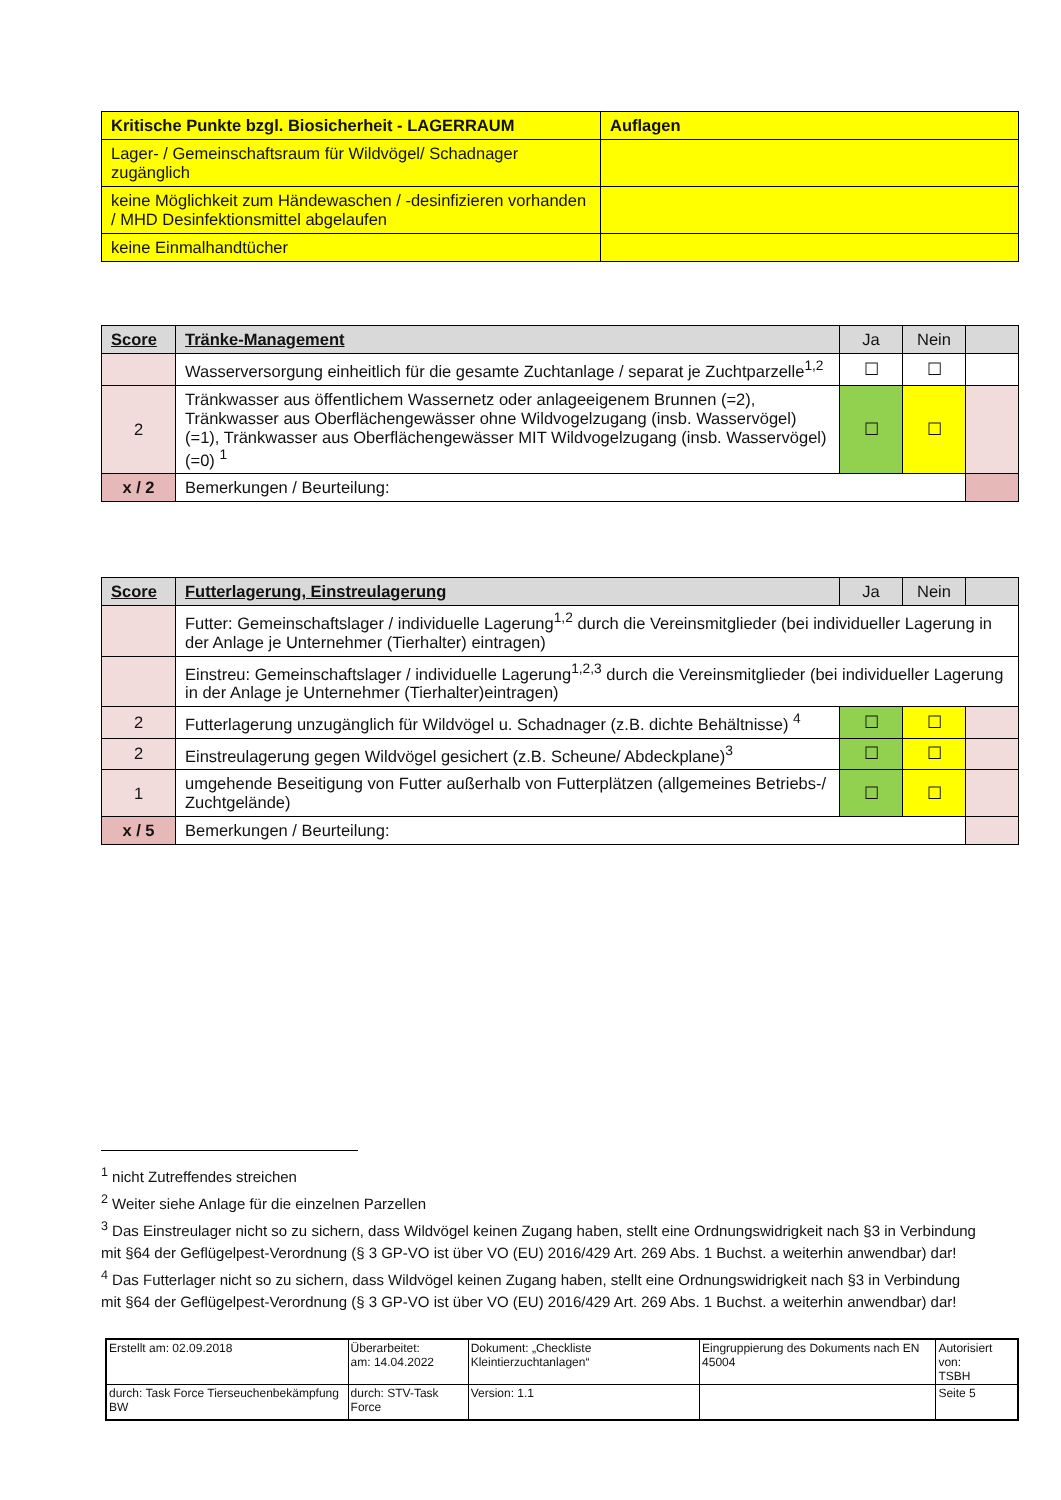| Kritische Punkte bzgl. Biosicherheit - LAGERRAUM | Auflagen |
| --- | --- |
| Lager- / Gemeinschaftsraum für Wildvögel/ Schadnager zugänglich | |
| keine Möglichkeit zum Händewaschen / -desinfizieren vorhanden / MHD Desinfektionsmittel abgelaufen | |
| keine Einmalhandtücher | |
| Score | Tränke-Management | Ja | Nein | |
| --- | --- | --- | --- | --- |
| | Wasserversorgung einheitlich für die gesamte Zuchtanlage / separat je Zuchtparzelle<sup>1,2</sup> | ☐ | ☐ | |
| 2 | Tränkwasser aus öffentlichem Wassernetz oder anlageeigenem Brunnen (=2), Tränkwasser aus Oberflächengewässer ohne Wildvogelzugang (insb. Wasservögel) (=1), Tränkwasser aus Oberflächengewässer MIT Wildvogelzugang (insb. Wasservögel) (=0) <sup>1</sup> | ☐ | ☐ | |
| x / 2 | Bemerkungen / Beurteilung: | | | |
| Score | Futterlagerung, Einstreulagerung | Ja | Nein | |
| --- | --- | --- | --- | --- |
| | Futter: Gemeinschaftslager / individuelle Lagerung<sup>1,2</sup> durch die Vereinsmitglieder (bei individueller Lagerung in der Anlage je Unternehmer (Tierhalter) eintragen) | | | |
| | Einstreu: Gemeinschaftslager / individuelle Lagerung<sup>1,2,3</sup> durch die Vereinsmitglieder (bei individueller Lagerung in der Anlage je Unternehmer (Tierhalter)eintragen) | | | |
| 2 | Futterlagerung unzugänglich für Wildvögel u. Schadnager (z.B. dichte Behältnisse) <sup>4</sup> | ☐ | ☐ | |
| 2 | Einstreulagerung gegen Wildvögel gesichert (z.B. Scheune/ Abdeckplane)<sup>3</sup> | ☐ | ☐ | |
| 1 | umgehende Beseitigung von Futter außerhalb von Futterplätzen (allgemeines Betriebs-/ Zuchtgelände) | ☐ | ☐ | |
| x / 5 | Bemerkungen / Beurteilung: | | | |
<sup>1</sup> nicht Zutreffendes streichen
<sup>2</sup> Weiter siehe Anlage für die einzelnen Parzellen
<sup>3</sup> Das Einstreulager nicht so zu sichern, dass Wildvögel keinen Zugang haben, stellt eine Ordnungswidrigkeit nach §3 in Verbindung mit §64 der Geflügelpest-Verordnung (§ 3 GP-VO ist über VO (EU) 2016/429 Art. 269 Abs. 1 Buchst. a weiterhin anwendbar) dar!
<sup>4</sup> Das Futterlager nicht so zu sichern, dass Wildvögel keinen Zugang haben, stellt eine Ordnungswidrigkeit nach §3 in Verbindung mit §64 der Geflügelpest-Verordnung (§ 3 GP-VO ist über VO (EU) 2016/429 Art. 269 Abs. 1 Buchst. a weiterhin anwendbar) dar!
| Erstellt am: 02.09.2018 | Überarbeitet: am: 14.04.2022 | Dokument: „Checkliste Kleintierzuchtanlagen“ | Eingruppierung des Dokuments nach EN 45004 | Autorisiert von: TSBH |
| durch: Task Force Tierseuchenbekämpfung BW | durch: STV-Task Force | Version: 1.1 | | Seite 5 |